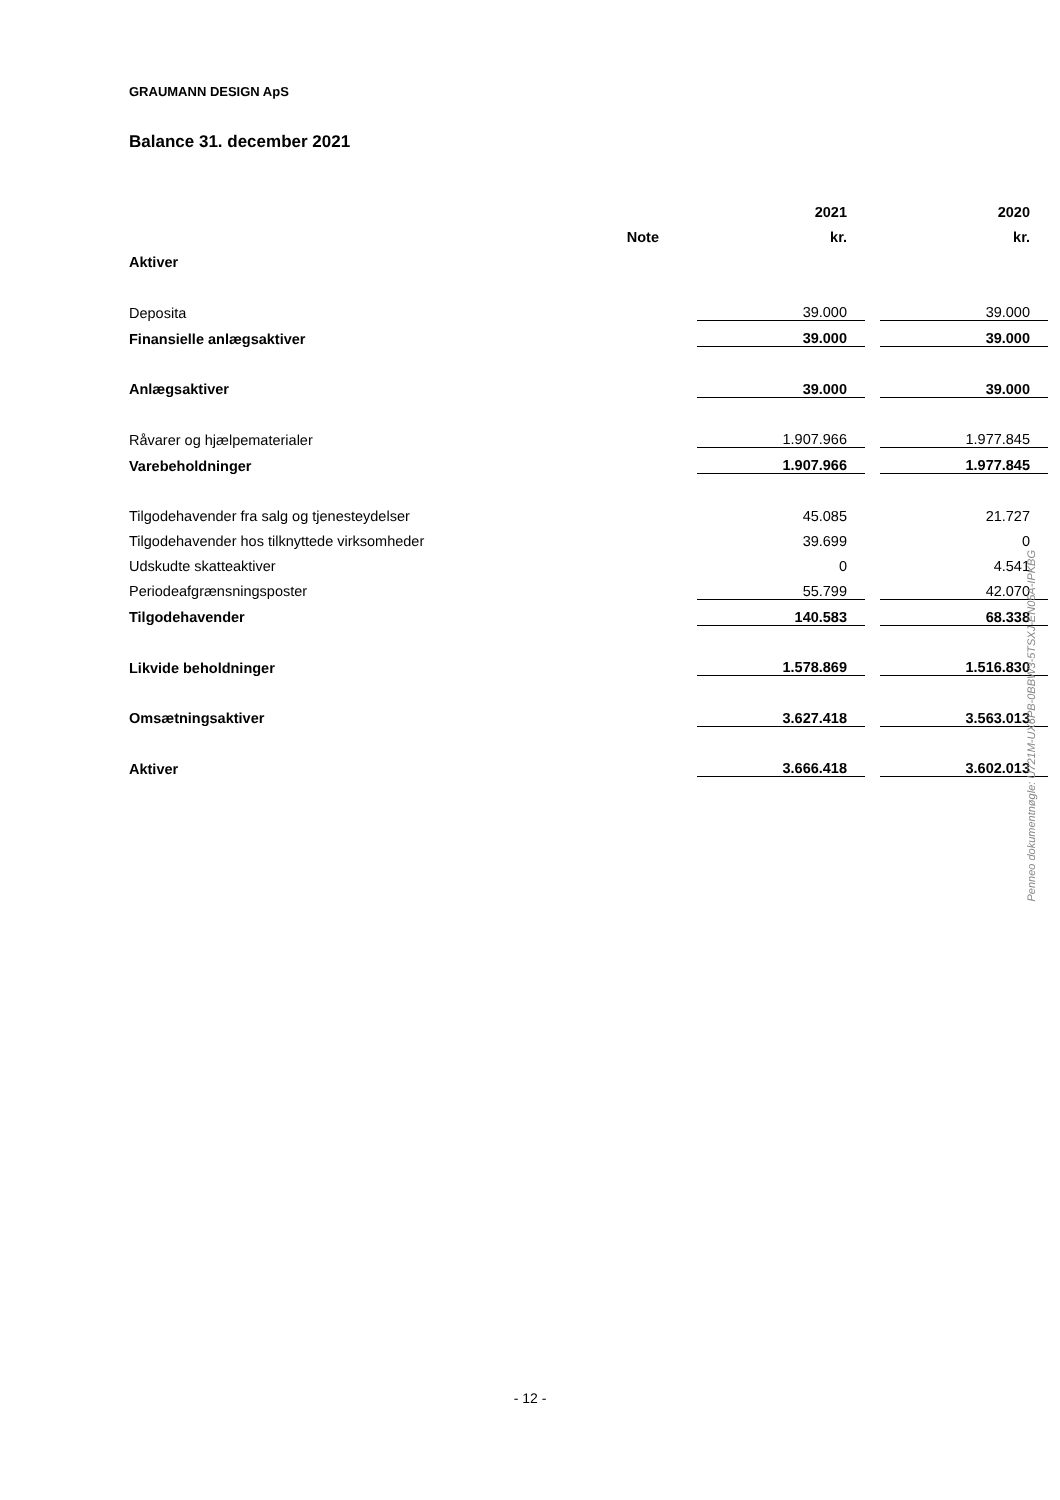GRAUMANN DESIGN ApS
Balance 31. december 2021
| | | | 2021 | | 2020 |
| --- | --- | --- | --- | --- | --- |
| | Note | | kr. | | kr. |
| Aktiver | | | | | |
| Deposita | | | 39.000 | | 39.000 |
| Finansielle anlægsaktiver | | | 39.000 | | 39.000 |
| Anlægsaktiver | | | 39.000 | | 39.000 |
| Råvarer og hjælpematerialer | | | 1.907.966 | | 1.977.845 |
| Varebeholdninger | | | 1.907.966 | | 1.977.845 |
| Tilgodehavender fra salg og tjenesteydelser | | | 45.085 | | 21.727 |
| Tilgodehavender hos tilknyttede virksomheder | | | 39.699 | | 0 |
| Udskudte skatteaktiver | | | 0 | | 4.541 |
| Periodeafgrænsningsposter | | | 55.799 | | 42.070 |
| Tilgodehavender | | | 140.583 | | 68.338 |
| Likvide beholdninger | | | 1.578.869 | | 1.516.830 |
| Omsætningsaktiver | | | 3.627.418 | | 3.563.013 |
| Aktiver | | | 3.666.418 | | 3.602.013 |
- 12 -
Penneo dokumentnøgle: U721M-UX6PB-0BBW3-5TSXJ-EN05A-IPKBG